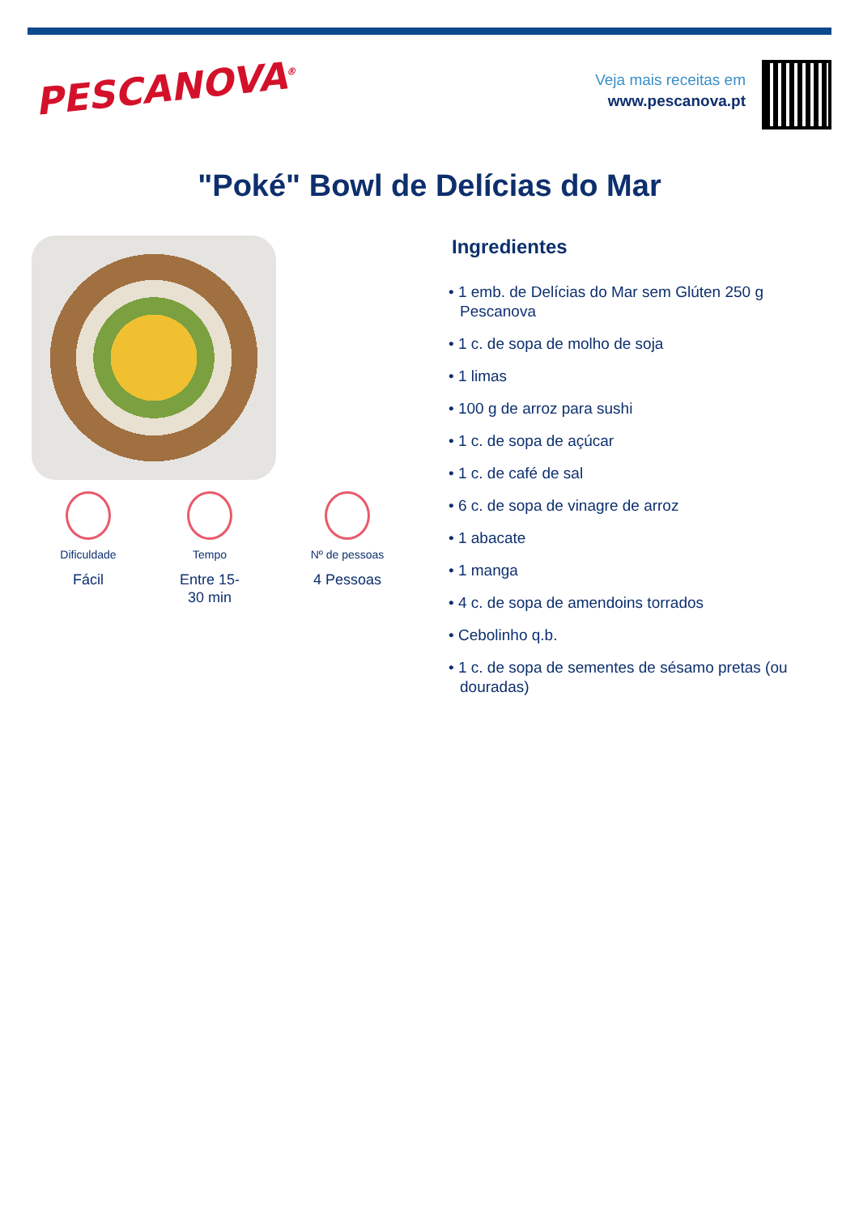PESCANOVA<sup>®</sup>
Veja mais receitas em
www.pescanova.pt
"Poké" Bowl de Delícias do Mar
Dificuldade
Fácil
Tempo
Entre 15-
30 min
Nº de pessoas
4 Pessoas
Ingredientes
• 1 emb. de Delícias do Mar sem Glúten 250 g Pescanova
• 1 c. de sopa de molho de soja
• 1 limas
• 100 g de arroz para sushi
• 1 c. de sopa de açúcar
• 1 c. de café de sal
• 6 c. de sopa de vinagre de arroz
• 1 abacate
• 1 manga
• 4 c. de sopa de amendoins torrados
• Cebolinho q.b.
• 1 c. de sopa de sementes de sésamo pretas (ou douradas)